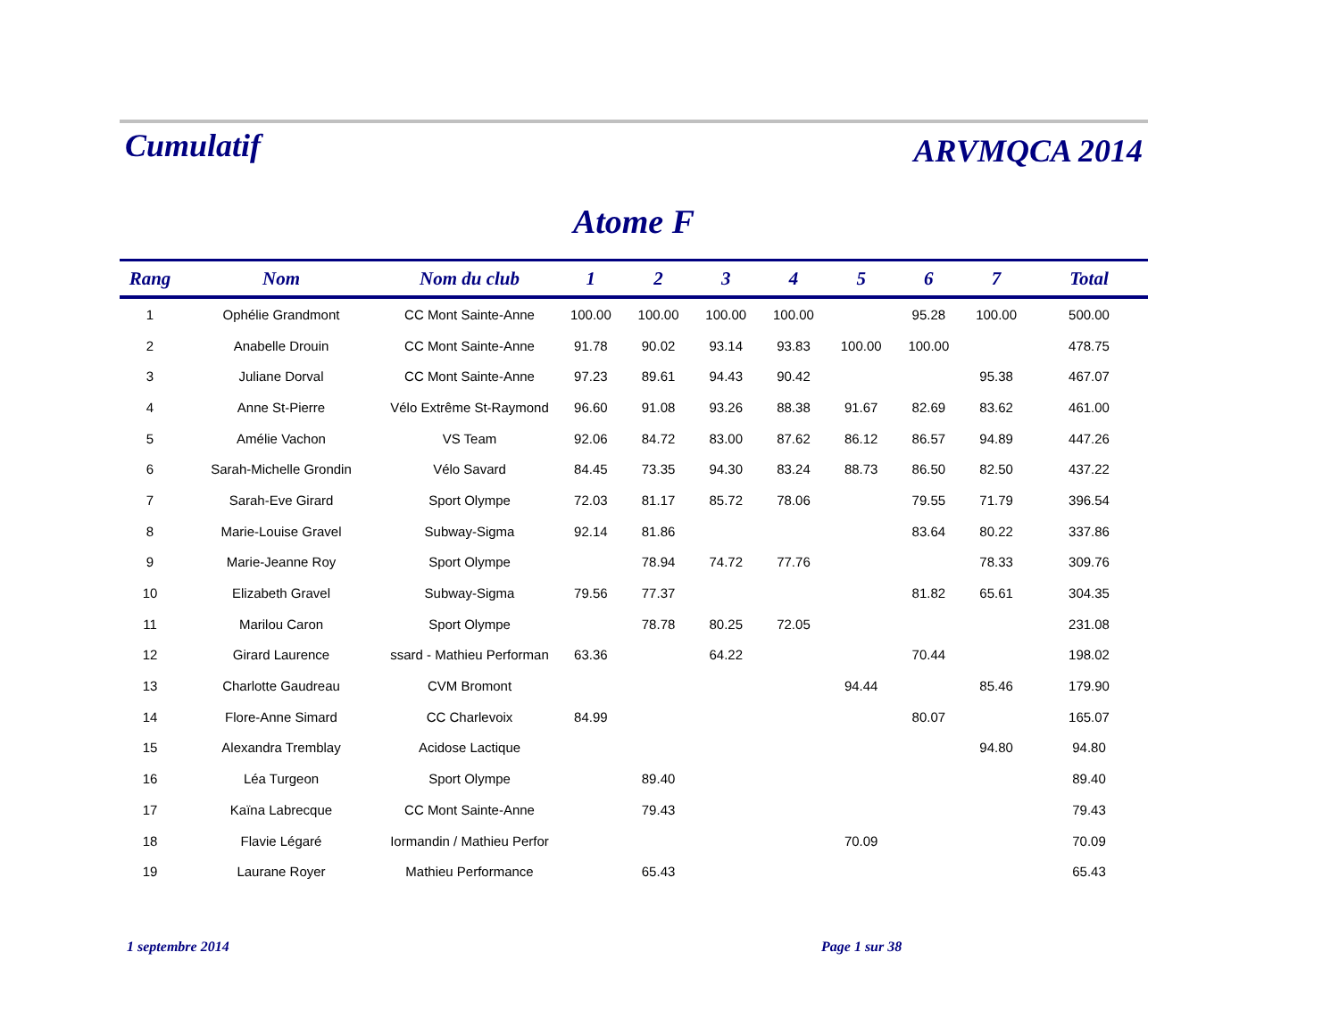Cumulatif ARVMQCA 2014
Atome F
| Rang | Nom | Nom du club | 1 | 2 | 3 | 4 | 5 | 6 | 7 | Total |
| --- | --- | --- | --- | --- | --- | --- | --- | --- | --- | --- |
| 1 | Ophélie Grandmont | CC Mont Sainte-Anne | 100.00 | 100.00 | 100.00 | 100.00 | | 95.28 | 100.00 | 500.00 |
| 2 | Anabelle Drouin | CC Mont Sainte-Anne | 91.78 | 90.02 | 93.14 | 93.83 | 100.00 | 100.00 | | 478.75 |
| 3 | Juliane Dorval | CC Mont Sainte-Anne | 97.23 | 89.61 | 94.43 | 90.42 | | | 95.38 | 467.07 |
| 4 | Anne St-Pierre | Vélo Extrême St-Raymond | 96.60 | 91.08 | 93.26 | 88.38 | 91.67 | 82.69 | 83.62 | 461.00 |
| 5 | Amélie Vachon | VS Team | 92.06 | 84.72 | 83.00 | 87.62 | 86.12 | 86.57 | 94.89 | 447.26 |
| 6 | Sarah-Michelle Grondin | Vélo Savard | 84.45 | 73.35 | 94.30 | 83.24 | 88.73 | 86.50 | 82.50 | 437.22 |
| 7 | Sarah-Eve Girard | Sport Olympe | 72.03 | 81.17 | 85.72 | 78.06 | | 79.55 | 71.79 | 396.54 |
| 8 | Marie-Louise Gravel | Subway-Sigma | 92.14 | 81.86 | | | | 83.64 | 80.22 | 337.86 |
| 9 | Marie-Jeanne Roy | Sport Olympe | | 78.94 | 74.72 | 77.76 | | | 78.33 | 309.76 |
| 10 | Elizabeth Gravel | Subway-Sigma | 79.56 | 77.37 | | | | 81.82 | 65.61 | 304.35 |
| 11 | Marilou Caron | Sport Olympe | | 78.78 | 80.25 | 72.05 | | | | 231.08 |
| 12 | Girard Laurence | ssard - Mathieu Performan | 63.36 | | 64.22 | | | 70.44 | | 198.02 |
| 13 | Charlotte Gaudreau | CVM Bromont | | | | | 94.44 | | 85.46 | 179.90 |
| 14 | Flore-Anne Simard | CC Charlevoix | 84.99 | | | | | 80.07 | | 165.07 |
| 15 | Alexandra Tremblay | Acidose Lactique | | | | | | | 94.80 | 94.80 |
| 16 | Léa Turgeon | Sport Olympe | | 89.40 | | | | | | 89.40 |
| 17 | Kaïna Labrecque | CC Mont Sainte-Anne | | 79.43 | | | | | | 79.43 |
| 18 | Flavie Légaré | Iormandin / Mathieu Perfor | | | | | 70.09 | | | 70.09 |
| 19 | Laurane Royer | Mathieu Performance | | 65.43 | | | | | | 65.43 |
1 septembre 2014 Page 1 sur 38